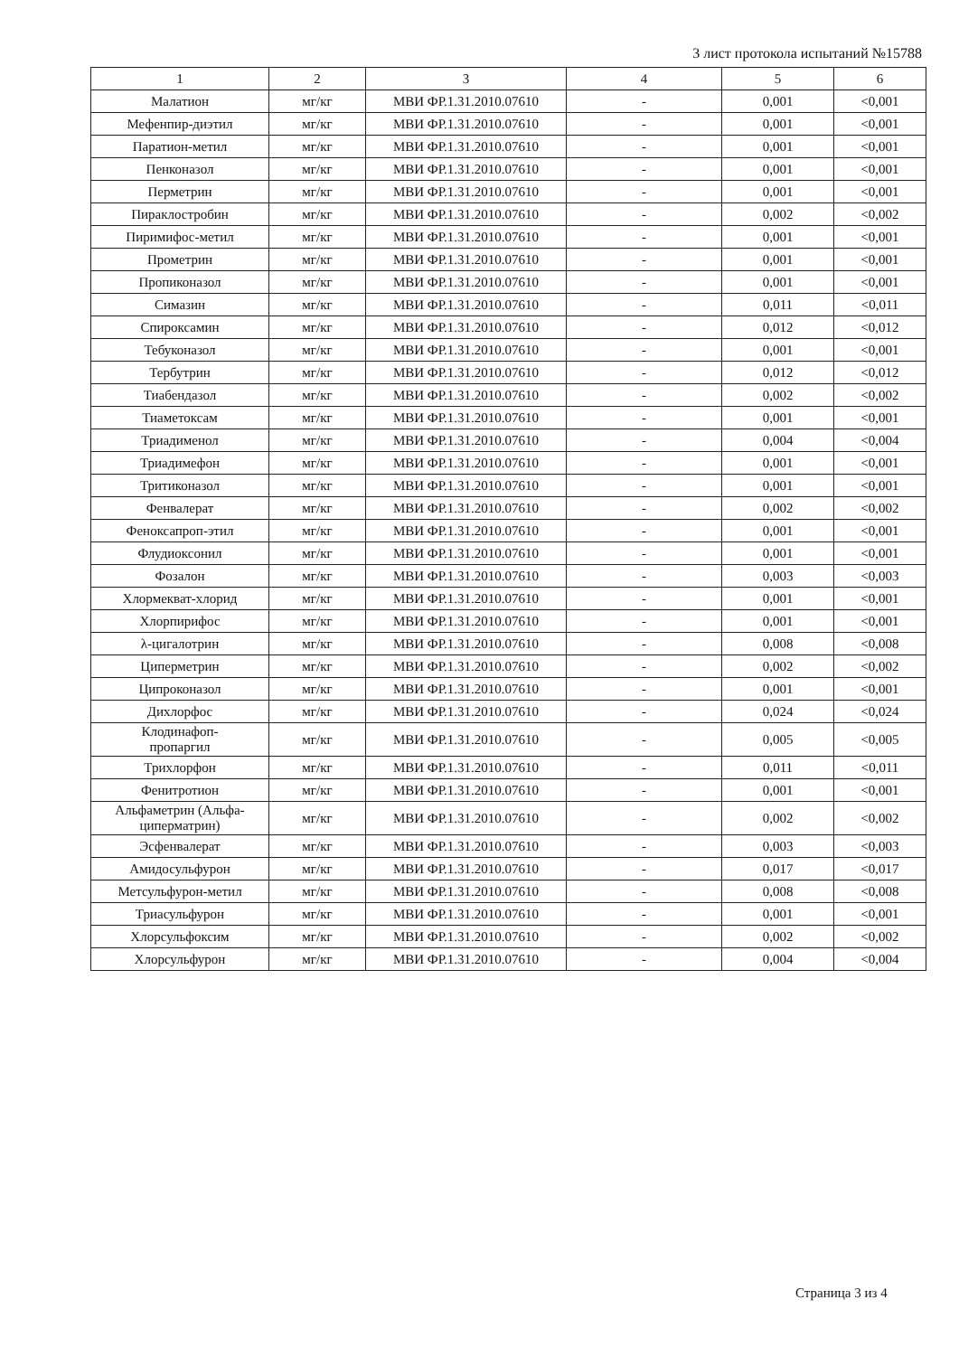3 лист протокола испытаний №15788
| 1 | 2 | 3 | 4 | 5 | 6 |
| --- | --- | --- | --- | --- | --- |
| Малатион | мг/кг | МВИ ФР.1.31.2010.07610 | - | 0,001 | <0,001 |
| Мефенпир-диэтил | мг/кг | МВИ ФР.1.31.2010.07610 | - | 0,001 | <0,001 |
| Паратион-метил | мг/кг | МВИ ФР.1.31.2010.07610 | - | 0,001 | <0,001 |
| Пенконазол | мг/кг | МВИ ФР.1.31.2010.07610 | - | 0,001 | <0,001 |
| Перметрин | мг/кг | МВИ ФР.1.31.2010.07610 | - | 0,001 | <0,001 |
| Пираклостробин | мг/кг | МВИ ФР.1.31.2010.07610 | - | 0,002 | <0,002 |
| Пиримифос-метил | мг/кг | МВИ ФР.1.31.2010.07610 | - | 0,001 | <0,001 |
| Прометрин | мг/кг | МВИ ФР.1.31.2010.07610 | - | 0,001 | <0,001 |
| Пропиконазол | мг/кг | МВИ ФР.1.31.2010.07610 | - | 0,001 | <0,001 |
| Симазин | мг/кг | МВИ ФР.1.31.2010.07610 | - | 0,011 | <0,011 |
| Спироксамин | мг/кг | МВИ ФР.1.31.2010.07610 | - | 0,012 | <0,012 |
| Тебуконазол | мг/кг | МВИ ФР.1.31.2010.07610 | - | 0,001 | <0,001 |
| Тербутрин | мг/кг | МВИ ФР.1.31.2010.07610 | - | 0,012 | <0,012 |
| Тиабендазол | мг/кг | МВИ ФР.1.31.2010.07610 | - | 0,002 | <0,002 |
| Тиаметоксам | мг/кг | МВИ ФР.1.31.2010.07610 | - | 0,001 | <0,001 |
| Триадименол | мг/кг | МВИ ФР.1.31.2010.07610 | - | 0,004 | <0,004 |
| Триадимефон | мг/кг | МВИ ФР.1.31.2010.07610 | - | 0,001 | <0,001 |
| Тритиконазол | мг/кг | МВИ ФР.1.31.2010.07610 | - | 0,001 | <0,001 |
| Фенвалерат | мг/кг | МВИ ФР.1.31.2010.07610 | - | 0,002 | <0,002 |
| Феноксапроп-этил | мг/кг | МВИ ФР.1.31.2010.07610 | - | 0,001 | <0,001 |
| Флудиоксонил | мг/кг | МВИ ФР.1.31.2010.07610 | - | 0,001 | <0,001 |
| Фозалон | мг/кг | МВИ ФР.1.31.2010.07610 | - | 0,003 | <0,003 |
| Хлормекват-хлорид | мг/кг | МВИ ФР.1.31.2010.07610 | - | 0,001 | <0,001 |
| Хлорпирифос | мг/кг | МВИ ФР.1.31.2010.07610 | - | 0,001 | <0,001 |
| λ-цигалотрин | мг/кг | МВИ ФР.1.31.2010.07610 | - | 0,008 | <0,008 |
| Циперметрин | мг/кг | МВИ ФР.1.31.2010.07610 | - | 0,002 | <0,002 |
| Ципроконазол | мг/кг | МВИ ФР.1.31.2010.07610 | - | 0,001 | <0,001 |
| Дихлорфос | мг/кг | МВИ ФР.1.31.2010.07610 | - | 0,024 | <0,024 |
| Клодинафоп- пропаргил | мг/кг | МВИ ФР.1.31.2010.07610 | - | 0,005 | <0,005 |
| Трихлорфон | мг/кг | МВИ ФР.1.31.2010.07610 | - | 0,011 | <0,011 |
| Фенитротион | мг/кг | МВИ ФР.1.31.2010.07610 | - | 0,001 | <0,001 |
| Альфаметрин (Альфа- циперматрин) | мг/кг | МВИ ФР.1.31.2010.07610 | - | 0,002 | <0,002 |
| Эсфенвалерат | мг/кг | МВИ ФР.1.31.2010.07610 | - | 0,003 | <0,003 |
| Амидосульфурон | мг/кг | МВИ ФР.1.31.2010.07610 | - | 0,017 | <0,017 |
| Метсульфурон-метил | мг/кг | МВИ ФР.1.31.2010.07610 | - | 0,008 | <0,008 |
| Триасульфурон | мг/кг | МВИ ФР.1.31.2010.07610 | - | 0,001 | <0,001 |
| Хлорсульфоксим | мг/кг | МВИ ФР.1.31.2010.07610 | - | 0,002 | <0,002 |
| Хлорсульфурон | мг/кг | МВИ ФР.1.31.2010.07610 | - | 0,004 | <0,004 |
Страница 3 из 4